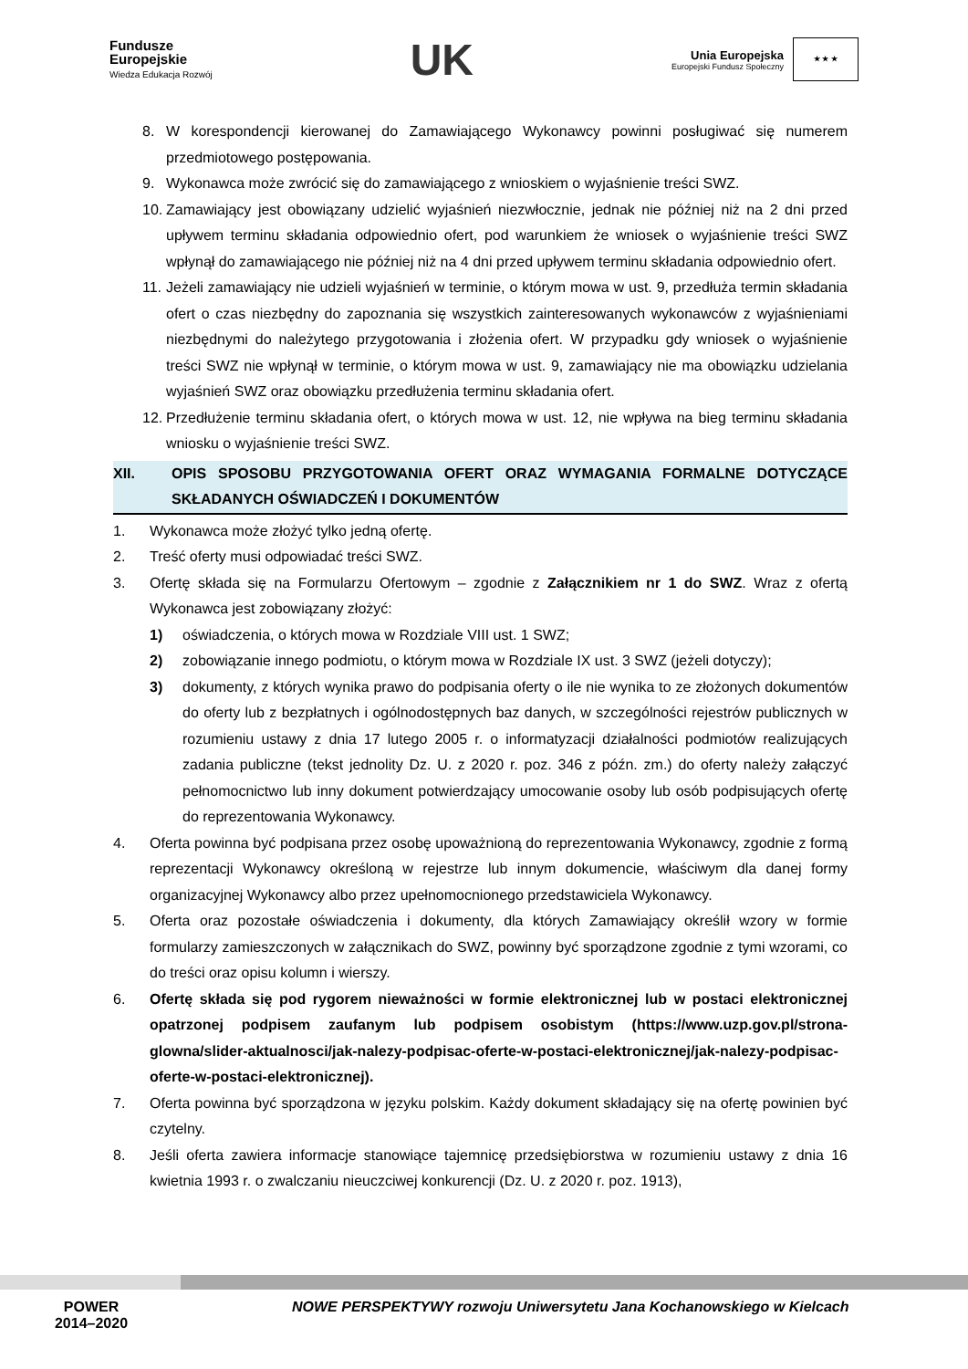Fundusze
Europejskie
Wiedza Edukacja Rozwój
UK
Unia Europejska Europejski Fundusz Społeczny ★ ★ ★
8. W korespondencji kierowanej do Zamawiającego Wykonawcy powinni posługiwać się numerem przedmiotowego postępowania.
9. Wykonawca może zwrócić się do zamawiającego z wnioskiem o wyjaśnienie treści SWZ.
10. Zamawiający jest obowiązany udzielić wyjaśnień niezwłocznie, jednak nie później niż na 2 dni przed upływem terminu składania odpowiednio ofert, pod warunkiem że wniosek o wyjaśnienie treści SWZ wpłynął do zamawiającego nie później niż na 4 dni przed upływem terminu składania odpowiednio ofert.
11. Jeżeli zamawiający nie udzieli wyjaśnień w terminie, o którym mowa w ust. 9, przedłuża termin składania ofert o czas niezbędny do zapoznania się wszystkich zainteresowanych wykonawców z wyjaśnieniami niezbędnymi do należytego przygotowania i złożenia ofert. W przypadku gdy wniosek o wyjaśnienie treści SWZ nie wpłynął w terminie, o którym mowa w ust. 9, zamawiający nie ma obowiązku udzielania wyjaśnień SWZ oraz obowiązku przedłużenia terminu składania ofert.
12. Przedłużenie terminu składania ofert, o których mowa w ust. 12, nie wpływa na bieg terminu składania wniosku o wyjaśnienie treści SWZ.
XII. OPIS SPOSOBU PRZYGOTOWANIA OFERT ORAZ WYMAGANIA FORMALNE DOTYCZĄCE SKŁADANYCH OŚWIADCZEŃ I DOKUMENTÓW
1. Wykonawca może złożyć tylko jedną ofertę.
2. Treść oferty musi odpowiadać treści SWZ.
3. Ofertę składa się na Formularzu Ofertowym – zgodnie z Załącznikiem nr 1 do SWZ. Wraz z ofertą Wykonawca jest zobowiązany złożyć:
1) oświadczenia, o których mowa w Rozdziale VIII ust. 1 SWZ;
2) zobowiązanie innego podmiotu, o którym mowa w Rozdziale IX ust. 3 SWZ (jeżeli dotyczy);
3) dokumenty, z których wynika prawo do podpisania oferty o ile nie wynika to ze złożonych dokumentów do oferty lub z bezpłatnych i ogólnodostępnych baz danych, w szczególności rejestrów publicznych w rozumieniu ustawy z dnia 17 lutego 2005 r. o informatyzacji działalności podmiotów realizujących zadania publiczne (tekst jednolity Dz. U. z 2020 r. poz. 346 z późn. zm.) do oferty należy załączyć pełnomocnictwo lub inny dokument potwierdzający umocowanie osoby lub osób podpisujących ofertę do reprezentowania Wykonawcy.
4. Oferta powinna być podpisana przez osobę upoważnioną do reprezentowania Wykonawcy, zgodnie z formą reprezentacji Wykonawcy określoną w rejestrze lub innym dokumencie, właściwym dla danej formy organizacyjnej Wykonawcy albo przez upełnomocnionego przedstawiciela Wykonawcy.
5. Oferta oraz pozostałe oświadczenia i dokumenty, dla których Zamawiający określił wzory w formie formularzy zamieszczonych w załącznikach do SWZ, powinny być sporządzone zgodnie z tymi wzorami, co do treści oraz opisu kolumn i wierszy.
6. Ofertę składa się pod rygorem nieważności w formie elektronicznej lub w postaci elektronicznej opatrzonej podpisem zaufanym lub podpisem osobistym (https://www.uzp.gov.pl/strona-glowna/slider-aktualnosci/jak-nalezy-podpisac-oferte-w-postaci-elektronicznej/jak-nalezy-podpisac-oferte-w-postaci-elektronicznej).
7. Oferta powinna być sporządzona w języku polskim. Każdy dokument składający się na ofertę powinien być czytelny.
8. Jeśli oferta zawiera informacje stanowiące tajemnicę przedsiębiorstwa w rozumieniu ustawy z dnia 16 kwietnia 1993 r. o zwalczaniu nieuczciwej konkurencji (Dz. U. z 2020 r. poz. 1913),
POWER
2014–2020
NOWE PERSPEKTYWY rozwoju Uniwersytetu Jana Kochanowskiego w Kielcach